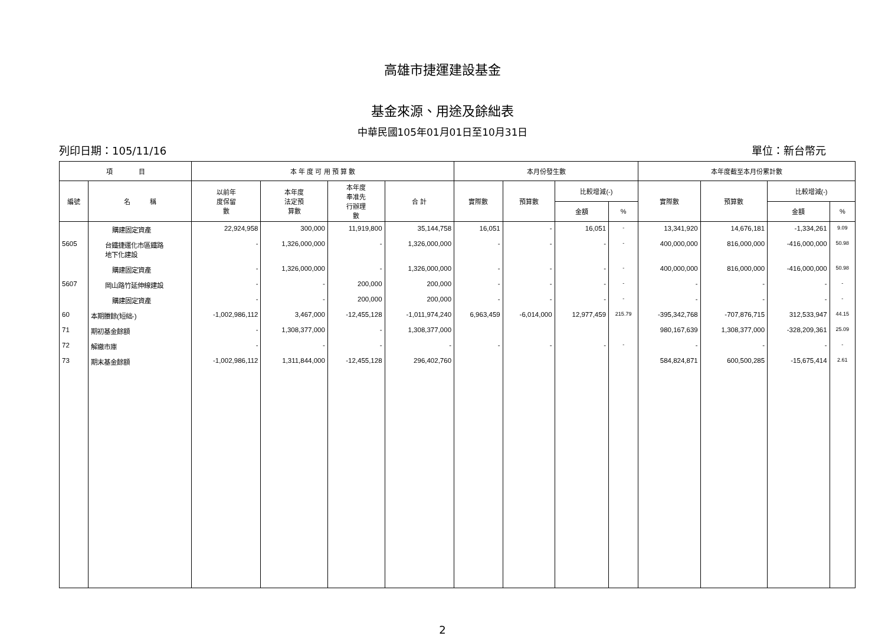高雄市捷運建設基金
基金來源、用途及餘絀表
中華民國105年01月01日至10月31日
列印日期：105/11/16 單位：新台幣元
| 項 目 | | 本 年 度 可 用 預 算 數 | | | | 本月份發生數 | | | | 本年度截至本月份累計數 | | | |
| --- | --- | --- | --- | --- | --- | --- | --- | --- | --- | --- | --- | --- | --- |
| 編號 | 名 稱 | 以前年 度保留 數 | 本年度 法定預 算數 | 本年度 奉准先 行辦理 數 | 合 計 | 實際數 | 預算數 | 比較增減(-) | | 實際數 | 預算數 | 比較增減(-) | |
| | | | | | | | | 金額 | % | | | 金額 | % |
| | 購建固定資產 | 22,924,958 | 300,000 | 11,919,800 | 35,144,758 | 16,051 | - | 16,051 | - | 13,341,920 | 14,676,181 | -1,334,261 | 9.09 |
| 5605 | 台鐵捷運化市區鐵路 地下化建設 | - | 1,326,000,000 | - | 1,326,000,000 | - | - | - | - | 400,000,000 | 816,000,000 | -416,000,000 | 50.98 |
| | 購建固定資產 | - | 1,326,000,000 | - | 1,326,000,000 | - | - | - | - | 400,000,000 | 816,000,000 | -416,000,000 | 50.98 |
| 5607 | 岡山路竹延伸線建設 | - | - | 200,000 | 200,000 | - | - | - | - | - | - | - | - |
| | 購建固定資產 | - | - | 200,000 | 200,000 | - | - | - | - | - | - | - | - |
| 60 | 本期賸餘(短絀-) | -1,002,986,112 | 3,467,000 | -12,455,128 | -1,011,974,240 | 6,963,459 | -6,014,000 | 12,977,459 | 215.79 | -395,342,768 | -707,876,715 | 312,533,947 | 44.15 |
| 71 | 期初基金餘額 | - | 1,308,377,000 | - | 1,308,377,000 | | | | | 980,167,639 | 1,308,377,000 | -328,209,361 | 25.09 |
| 72 | 解繳市庫 | - | - | - | - | - | - | - | - | - | - | - | - |
| 73 | 期末基金餘額 | -1,002,986,112 | 1,311,844,000 | -12,455,128 | 296,402,760 | | | | | 584,824,871 | 600,500,285 | -15,675,414 | 2.61 |
2